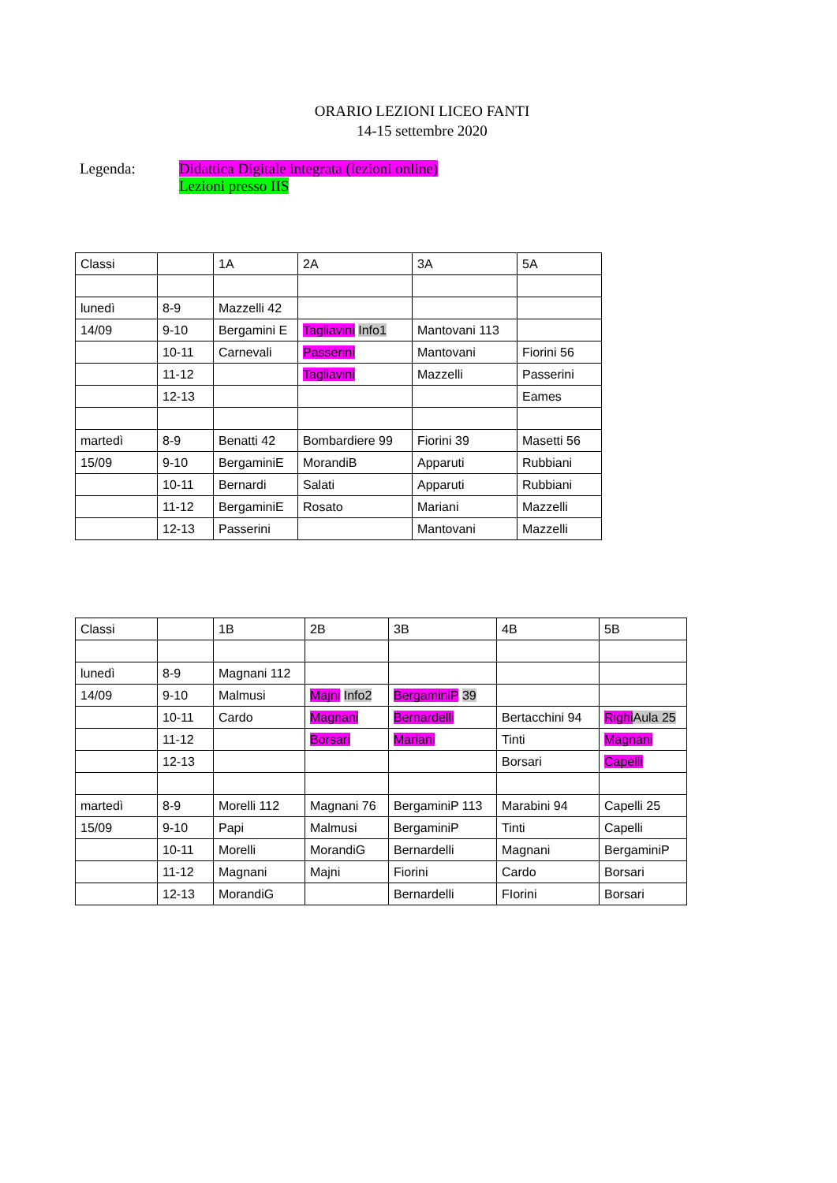ORARIO LEZIONI LICEO FANTI
14-15 settembre 2020
Legenda: Didattica Digitale integrata (lezioni online)
Lezioni presso IIS
| Classi | | 1A | 2A | 3A | 5A |
| lunedì | 8-9 | Mazzelli 42 | | | |
| 14/09 | 9-10 | Bergamini E | Tagliavini Info1 | Mantovani 113 | |
| | 10-11 | Carnevali | Passerini | Mantovani | Fiorini 56 |
| | 11-12 | | Tagliavini | Mazzelli | Passerini |
| | 12-13 | | | | Eames |
| martedì | 8-9 | Benatti 42 | Bombardiere 99 | Fiorini 39 | Masetti 56 |
| 15/09 | 9-10 | BergaminiE | MorandiB | Apparuti | Rubbiani |
| | 10-11 | Bernardi | Salati | Apparuti | Rubbiani |
| | 11-12 | BergaminiE | Rosato | Mariani | Mazzelli |
| | 12-13 | Passerini | | Mantovani | Mazzelli |
| Classi | | 1B | 2B | 3B | 4B | 5B |
| lunedì | 8-9 | Magnani 112 | | | | |
| 14/09 | 9-10 | Malmusi | Majni Info2 | BergaminiP 39 | | |
| | 10-11 | Cardo | Magnani | Bernardelli | Bertacchini 94 | Righi Aula 25 |
| | 11-12 | | Borsari | Mariani | Tinti | Magnani |
| | 12-13 | | | | Borsari | Capelli |
| martedì | 8-9 | Morelli 112 | Magnani 76 | BergaminiP 113 | Marabini 94 | Capelli 25 |
| 15/09 | 9-10 | Papi | Malmusi | BergaminiP | Tinti | Capelli |
| | 10-11 | Morelli | MorandiG | Bernardelli | Magnani | BergaminiP |
| | 11-12 | Magnani | Majni | Fiorini | Cardo | Borsari |
| | 12-13 | MorandiG | | Bernardelli | FIorini | Borsari |